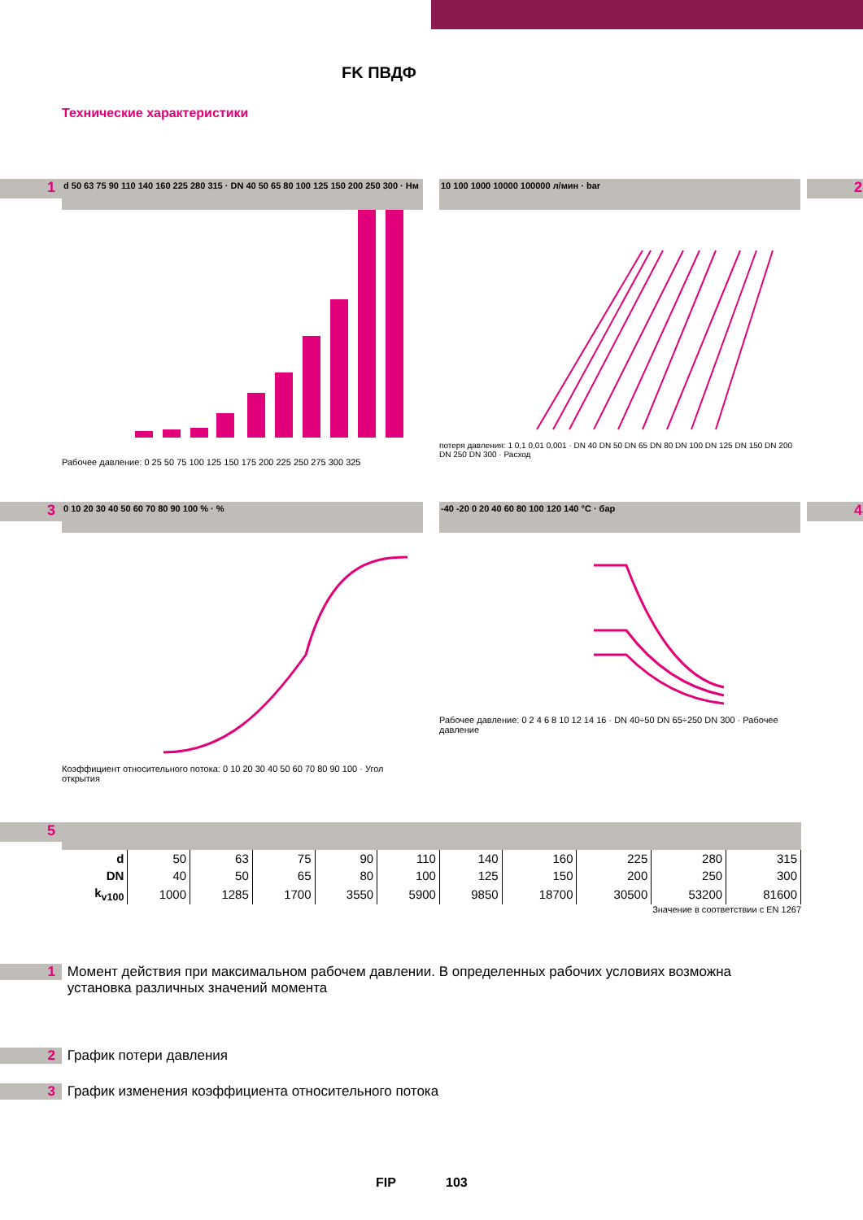FK ПВДФ
Технические характеристики
1
d 50 63 75 90 110 140 160 225 280 315 · DN 40 50 65 80 100 125 150 200 250 300 · Нм
Рабочее давление: 0 25 50 75 100 125 150 175 200 225 250 275 300 325
2
10 100 1000 10000 100000 л/мин · bar
потеря давления: 1 0,1 0,01 0,001 · DN 40 DN 50 DN 65 DN 80 DN 100 DN 125 DN 150 DN 200 DN 250 DN 300 · Расход
3
0 10 20 30 40 50 60 70 80 90 100 % · %
Коэффициент относительного потока: 0 10 20 30 40 50 60 70 80 90 100 · Угол открытия
4
-40 -20 0 20 40 60 80 100 120 140 °C · бар
Рабочее давление: 0 2 4 6 8 10 12 14 16 · DN 40÷50 DN 65÷250 DN 300 · Рабочее давление
5
| d | 50 | 63 | 75 | 90 | 110 | 140 | 160 | 225 | 280 | 315 |
| DN | 40 | 50 | 65 | 80 | 100 | 125 | 150 | 200 | 250 | 300 |
| k<sub>v100</sub> | 1000 | 1285 | 1700 | 3550 | 5900 | 9850 | 18700 | 30500 | 53200 | 81600 |
Значение в соответствии с EN 1267
1 Момент действия при максимальном рабочем давлении. В определенных рабочих условиях возможна
установка различных значений момента
2 График потери давления
3 График изменения коэффициента относительного потока
FIP 103